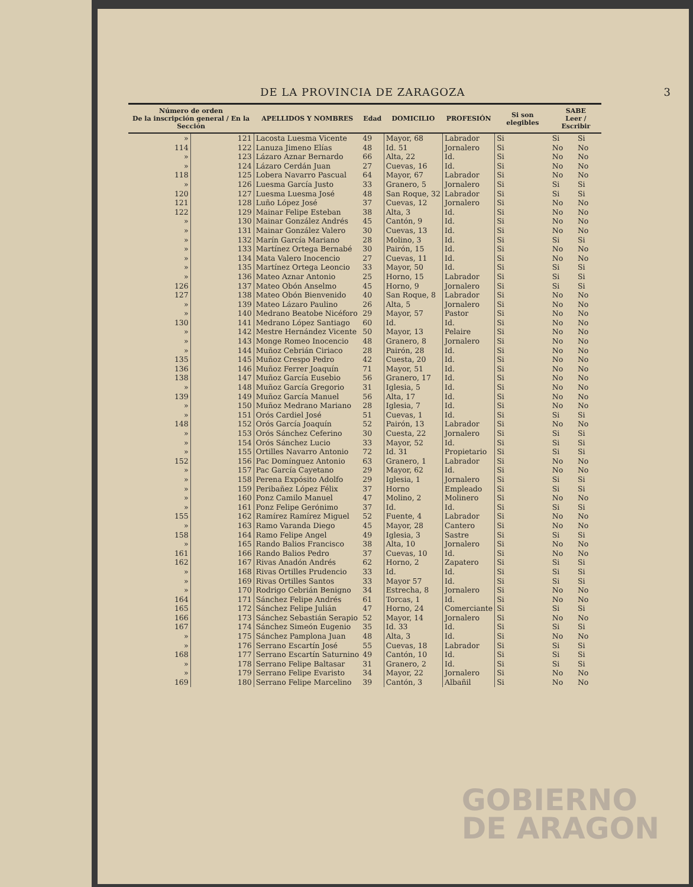DE LA PROVINCIA DE ZARAGOZA 3
| Número de orden De la inscripción general / En la Sección | | APELLIDOS Y NOMBRES | Edad | DOMICILIO | PROFESIÓN | Si son elegibles | SABE Leer / Escribir | |
| --- | --- | --- | --- | --- | --- | --- | --- | --- |
| » | 121 | Lacosta Luesma Vicente | 49 | Mayor, 68 | Labrador | Si | Si | Si |
| 114 | 122 | Lanuza Jimeno Elías | 48 | Id. 51 | Jornalero | Si | No | No |
| » | 123 | Lázaro Aznar Bernardo | 66 | Alta, 22 | Id. | Si | No | No |
| » | 124 | Lázaro Cerdán Juan | 27 | Cuevas, 16 | Id. | Si | No | No |
| 118 | 125 | Lobera Navarro Pascual | 64 | Mayor, 67 | Labrador | Si | No | No |
| » | 126 | Luesma García Justo | 33 | Granero, 5 | Jornalero | Si | Si | Si |
| 120 | 127 | Luesma Luesma José | 48 | San Roque, 32 | Labrador | Si | Si | Si |
| 121 | 128 | Luño López José | 37 | Cuevas, 12 | Jornalero | Si | No | No |
| 122 | 129 | Mainar Felipe Esteban | 38 | Alta, 3 | Id. | Si | No | No |
| » | 130 | Mainar González Andrés | 45 | Cantón, 9 | Id. | Si | No | No |
| » | 131 | Mainar González Valero | 30 | Cuevas, 13 | Id. | Si | No | No |
| » | 132 | Marín García Mariano | 28 | Molino, 3 | Id. | Si | Si | Si |
| » | 133 | Martínez Ortega Bernabé | 30 | Pairón, 15 | Id. | Si | No | No |
| » | 134 | Mata Valero Inocencio | 27 | Cuevas, 11 | Id. | Si | No | No |
| » | 135 | Martínez Ortega Leoncio | 33 | Mayor, 50 | Id. | Si | Si | Si |
| » | 136 | Mateo Aznar Antonio | 25 | Horno, 15 | Labrador | Si | Si | Si |
| 126 | 137 | Mateo Obón Anselmo | 45 | Horno, 9 | Jornalero | Si | Si | Si |
| 127 | 138 | Mateo Obón Bienvenido | 40 | San Roque, 8 | Labrador | Si | No | No |
| » | 139 | Mateo Lázaro Paulino | 26 | Alta, 5 | Jornalero | Si | No | No |
| » | 140 | Medrano Beatobe Nicéforo | 29 | Mayor, 57 | Pastor | Si | No | No |
| 130 | 141 | Medrano López Santiago | 60 | Id. | Id. | Si | No | No |
| » | 142 | Mestre Hernández Vicente | 50 | Mayor, 13 | Pelaire | Si | No | No |
| » | 143 | Monge Romeo Inocencio | 48 | Granero, 8 | Jornalero | Si | No | No |
| » | 144 | Muñoz Cebrián Ciriaco | 28 | Pairón, 28 | Id. | Si | No | No |
| 135 | 145 | Muñoz Crespo Pedro | 42 | Cuesta, 20 | Id. | Si | No | No |
| 136 | 146 | Muñoz Ferrer Joaquín | 71 | Mayor, 51 | Id. | Si | No | No |
| 138 | 147 | Muñoz García Eusebio | 56 | Granero, 17 | Id. | Si | No | No |
| » | 148 | Muñoz García Gregorio | 31 | Iglesia, 5 | Id. | Si | No | No |
| 139 | 149 | Muñoz García Manuel | 56 | Alta, 17 | Id. | Si | No | No |
| » | 150 | Muñoz Medrano Mariano | 28 | Iglesia, 7 | Id. | Si | No | No |
| » | 151 | Orós Cardiel José | 51 | Cuevas, 1 | Id. | Si | Si | Si |
| 148 | 152 | Orós García Joaquín | 52 | Pairón, 13 | Labrador | Si | No | No |
| » | 153 | Orós Sánchez Ceferino | 30 | Cuesta, 22 | Jornalero | Si | Si | Si |
| » | 154 | Orós Sánchez Lucio | 33 | Mayor, 52 | Id. | Si | Si | Si |
| » | 155 | Ortilles Navarro Antonio | 72 | Id. 31 | Propietario | Si | Si | Si |
| 152 | 156 | Pac Domínguez Antonio | 63 | Granero, 1 | Labrador | Si | No | No |
| » | 157 | Pac García Cayetano | 29 | Mayor, 62 | Id. | Si | No | No |
| » | 158 | Perena Expósito Adolfo | 29 | Iglesia, 1 | Jornalero | Si | Si | Si |
| » | 159 | Peribañez López Félix | 37 | Horno | Empleado | Si | Si | Si |
| » | 160 | Ponz Camilo Manuel | 47 | Molino, 2 | Molinero | Si | No | No |
| » | 161 | Ponz Felipe Gerónimo | 37 | Id. | Id. | Si | Si | Si |
| 155 | 162 | Ramírez Ramírez Miguel | 52 | Fuente, 4 | Labrador | Si | No | No |
| » | 163 | Ramo Varanda Diego | 45 | Mayor, 28 | Cantero | Si | No | No |
| 158 | 164 | Ramo Felipe Angel | 49 | Iglesia, 3 | Sastre | Si | Si | Si |
| » | 165 | Rando Balios Francisco | 38 | Alta, 10 | Jornalero | Si | No | No |
| 161 | 166 | Rando Balios Pedro | 37 | Cuevas, 10 | Id. | Si | No | No |
| 162 | 167 | Rivas Anadón Andrés | 62 | Horno, 2 | Zapatero | Si | Si | Si |
| » | 168 | Rivas Ortilles Prudencio | 33 | Id. | Id. | Si | Si | Si |
| » | 169 | Rivas Ortilles Santos | 33 | Mayor 57 | Id. | Si | Si | Si |
| » | 170 | Rodrigo Cebrián Benigno | 34 | Estrecha, 8 | Jornalero | Si | No | No |
| 164 | 171 | Sánchez Felipe Andrés | 61 | Torcas, 1 | Id. | Si | No | No |
| 165 | 172 | Sánchez Felipe Julián | 47 | Horno, 24 | Comerciante | Si | Si | Si |
| 166 | 173 | Sánchez Sebastián Serapio | 52 | Mayor, 14 | Jornalero | Si | No | No |
| 167 | 174 | Sánchez Simeón Eugenio | 35 | Id. 33 | Id. | Si | Si | Si |
| » | 175 | Sánchez Pamplona Juan | 48 | Alta, 3 | Id. | Si | No | No |
| » | 176 | Serrano Escartín José | 55 | Cuevas, 18 | Labrador | Si | Si | Si |
| 168 | 177 | Serrano Escartín Saturnino | 49 | Cantón, 10 | Id. | Si | Si | Si |
| » | 178 | Serrano Felipe Baltasar | 31 | Granero, 2 | Id. | Si | Si | Si |
| » | 179 | Serrano Felipe Evaristo | 34 | Mayor, 22 | Jornalero | Si | No | No |
| 169 | 180 | Serrano Felipe Marcelino | 39 | Cantón, 3 | Albañil | Si | No | No |
GOBIERNO
DE ARAGON